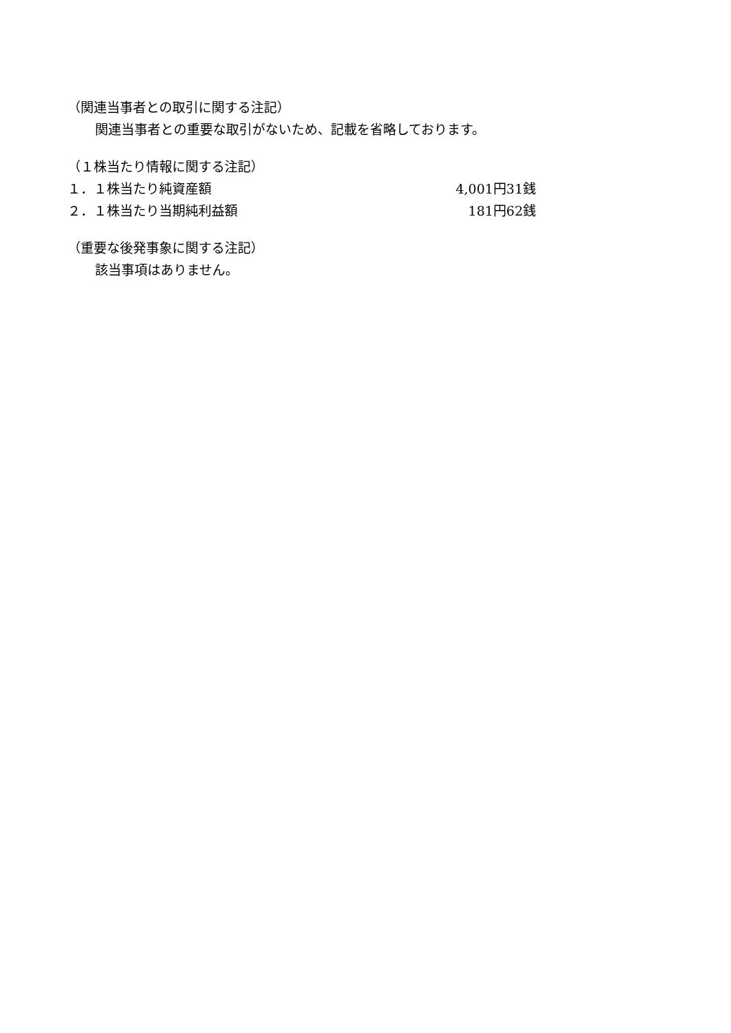（関連当事者との取引に関する注記）
関連当事者との重要な取引がないため、記載を省略しております。
（１株当たり情報に関する注記）
| １．１株当たり純資産額 | 4,001円31銭 |
| ２．１株当たり当期純利益額 | 181円62銭 |
（重要な後発事象に関する注記）
該当事項はありません。